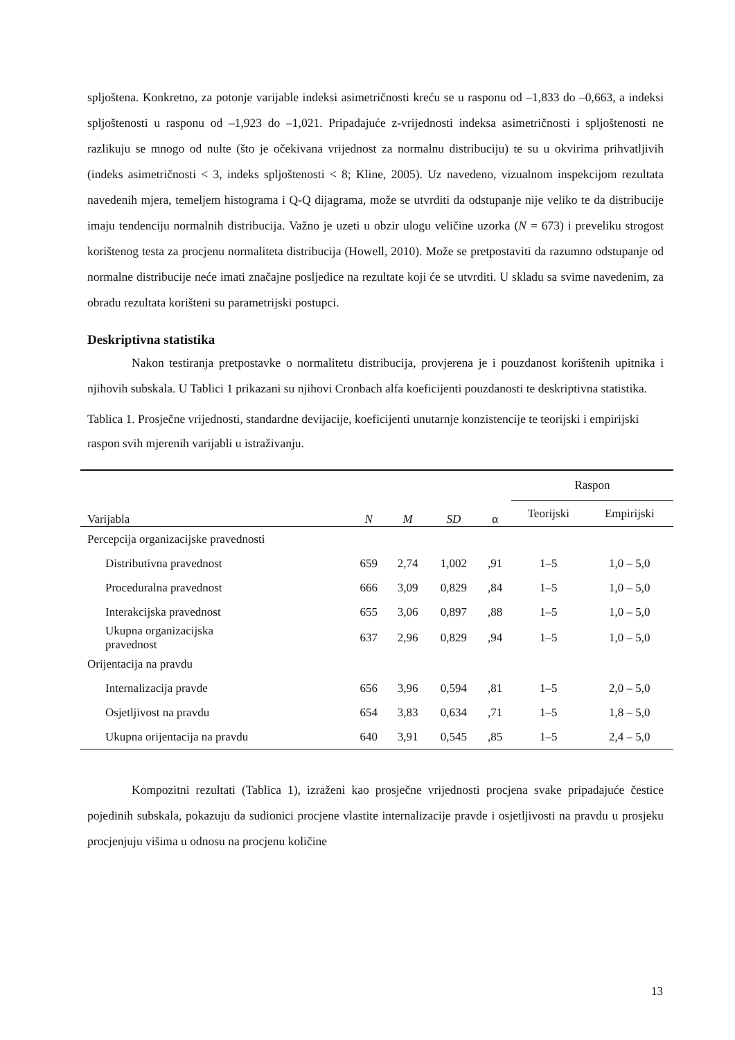spljoštena. Konkretno, za potonje varijable indeksi asimetričnosti kreću se u rasponu od –1,833 do –0,663, a indeksi spljoštenosti u rasponu od –1,923 do –1,021. Pripadajuće z-vrijednosti indeksa asimetričnosti i spljoštenosti ne razlikuju se mnogo od nulte (što je očekivana vrijednost za normalnu distribuciju) te su u okvirima prihvatljivih (indeks asimetričnosti < 3, indeks spljoštenosti < 8; Kline, 2005). Uz navedeno, vizualnom inspekcijom rezultata navedenih mjera, temeljem histograma i Q-Q dijagrama, može se utvrditi da odstupanje nije veliko te da distribucije imaju tendenciju normalnih distribucija. Važno je uzeti u obzir ulogu veličine uzorka (N = 673) i preveliku strogost korištenog testa za procjenu normaliteta distribucija (Howell, 2010). Može se pretpostaviti da razumno odstupanje od normalne distribucije neće imati značajne posljedice na rezultate koji će se utvrditi. U skladu sa svime navedenim, za obradu rezultata korišteni su parametrijski postupci.
Deskriptivna statistika
Nakon testiranja pretpostavke o normalitetu distribucija, provjerena je i pouzdanost korištenih upitnika i njihovih subskala. U Tablici 1 prikazani su njihovi Cronbach alfa koeficijenti pouzdanosti te deskriptivna statistika.
Tablica 1. Prosječne vrijednosti, standardne devijacije, koeficijenti unutarnje konzistencije te teorijski i empirijski raspon svih mjerenih varijabli u istraživanju.
| Varijabla | N | M | SD | α | Raspon | |
| --- | --- | --- | --- | --- | --- | --- |
| | | | | | Teorijski | Empirijski |
| Percepcija organizacijske pravednosti | | | | | | |
| Distributivna pravednost | 659 | 2,74 | 1,002 | ,91 | 1–5 | 1,0 – 5,0 |
| Proceduralna pravednost | 666 | 3,09 | 0,829 | ,84 | 1–5 | 1,0 – 5,0 |
| Interakcijska pravednost | 655 | 3,06 | 0,897 | ,88 | 1–5 | 1,0 – 5,0 |
| Ukupna organizacijska pravednost | 637 | 2,96 | 0,829 | ,94 | 1–5 | 1,0 – 5,0 |
| Orijentacija na pravdu | | | | | | |
| Internalizacija pravde | 656 | 3,96 | 0,594 | ,81 | 1–5 | 2,0 – 5,0 |
| Osjetljivost na pravdu | 654 | 3,83 | 0,634 | ,71 | 1–5 | 1,8 – 5,0 |
| Ukupna orijentacija na pravdu | 640 | 3,91 | 0,545 | ,85 | 1–5 | 2,4 – 5,0 |
Kompozitni rezultati (Tablica 1), izraženi kao prosječne vrijednosti procjena svake pripadajuće čestice pojedinih subskala, pokazuju da sudionici procjene vlastite internalizacije pravde i osjetljivosti na pravdu u prosjeku procjenjuju višima u odnosu na procjenu količine
13